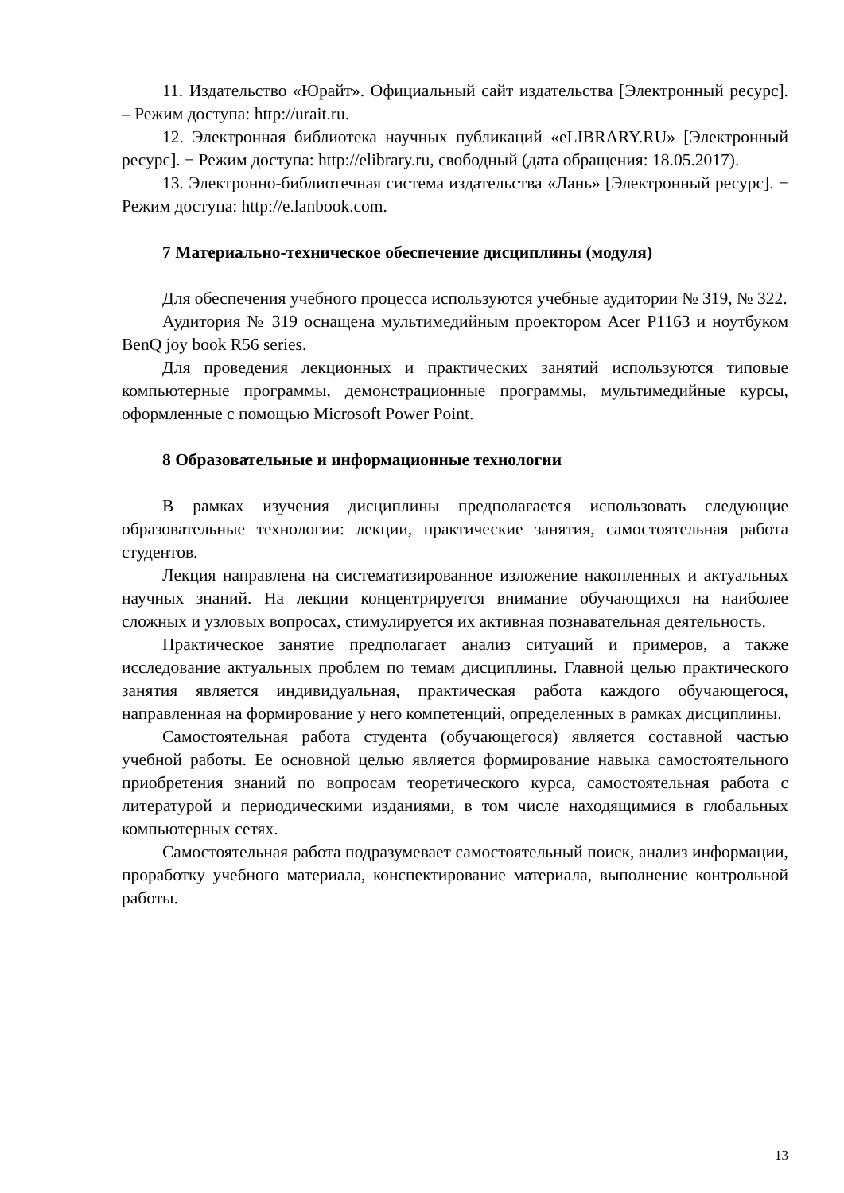11. Издательство «Юрайт». Официальный сайт издательства [Электронный ресурс]. – Режим доступа: http://urait.ru.
12. Электронная библиотека научных публикаций «eLIBRARY.RU» [Электронный ресурс]. − Режим доступа: http://elibrary.ru, свободный (дата обращения: 18.05.2017).
13. Электронно-библиотечная система издательства «Лань» [Электронный ресурс]. − Режим доступа: http://e.lanbook.com.
7 Материально-техническое обеспечение дисциплины (модуля)
Для обеспечения учебного процесса используются учебные аудитории № 319, № 322.
Аудитория № 319 оснащена мультимедийным проектором Acer P1163 и ноутбуком BenQ joy book R56 series.
Для проведения лекционных и практических занятий используются типовые компьютерные программы, демонстрационные программы, мультимедийные курсы, оформленные с помощью Microsoft Power Point.
8 Образовательные и информационные технологии
В рамках изучения дисциплины предполагается использовать следующие образовательные технологии: лекции, практические занятия, самостоятельная работа студентов.
Лекция направлена на систематизированное изложение накопленных и актуальных научных знаний. На лекции концентрируется внимание обучающихся на наиболее сложных и узловых вопросах, стимулируется их активная познавательная деятельность.
Практическое занятие предполагает анализ ситуаций и примеров, а также исследование актуальных проблем по темам дисциплины. Главной целью практического занятия является индивидуальная, практическая работа каждого обучающегося, направленная на формирование у него компетенций, определенных в рамках дисциплины.
Самостоятельная работа студента (обучающегося) является составной частью учебной работы. Ее основной целью является формирование навыка самостоятельного приобретения знаний по вопросам теоретического курса, самостоятельная работа с литературой и периодическими изданиями, в том числе находящимися в глобальных компьютерных сетях.
Самостоятельная работа подразумевает самостоятельный поиск, анализ информации, проработку учебного материала, конспектирование материала, выполнение контрольной работы.
13